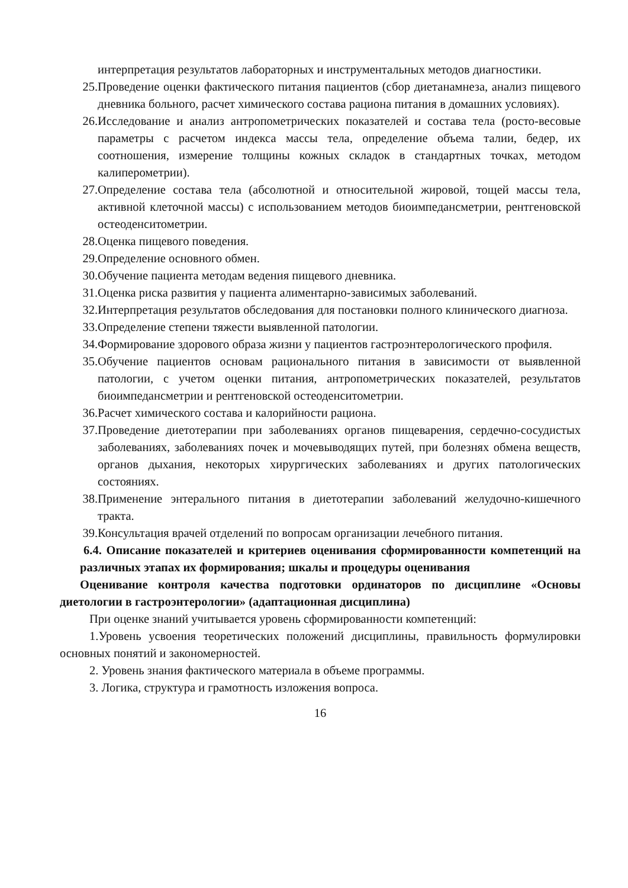интерпретация результатов лабораторных и инструментальных методов диагностики.
25. Проведение оценки фактического питания пациентов (сбор диетанамнеза, анализ пищевого дневника больного, расчет химического состава рациона питания в домашних условиях).
26. Исследование и анализ антропометрических показателей и состава тела (росто-весовые параметры с расчетом индекса массы тела, определение объема талии, бедер, их соотношения, измерение толщины кожных складок в стандартных точках, методом калиперометрии).
27. Определение состава тела (абсолютной и относительной жировой, тощей массы тела, активной клеточной массы) с использованием методов биоимпедансметрии, рентгеновской остеоденситометрии.
28. Оценка пищевого поведения.
29. Определение основного обмен.
30. Обучение пациента методам ведения пищевого дневника.
31. Оценка риска развития у пациента алиментарно-зависимых заболеваний.
32. Интерпретация результатов обследования для постановки полного клинического диагноза.
33. Определение степени тяжести выявленной патологии.
34. Формирование здорового образа жизни у пациентов гастроэнтерологического профиля.
35. Обучение пациентов основам рационального питания в зависимости от выявленной патологии, с учетом оценки питания, антропометрических показателей, результатов биоимпедансметрии и рентгеновской остеоденситометрии.
36. Расчет химического состава и калорийности рациона.
37. Проведение диетотерапии при заболеваниях органов пищеварения, сердечно-сосудистых заболеваниях, заболеваниях почек и мочевыводящих путей, при болезнях обмена веществ, органов дыхания, некоторых хирургических заболеваниях и других патологических состояниях.
38. Применение энтерального питания в диетотерапии заболеваний желудочно-кишечного тракта.
39. Консультация врачей отделений по вопросам организации лечебного питания.
6.4. Описание показателей и критериев оценивания сформированности компетенций на различных этапах их формирования; шкалы и процедуры оценивания
Оценивание контроля качества подготовки ординаторов по дисциплине «Основы диетологии в гастроэнтерологии» (адаптационная дисциплина)
При оценке знаний учитывается уровень сформированности компетенций:
1.Уровень усвоения теоретических положений дисциплины, правильность формулировки основных понятий и закономерностей.
2. Уровень знания фактического материала в объеме программы.
3. Логика, структура и грамотность изложения вопроса.
16